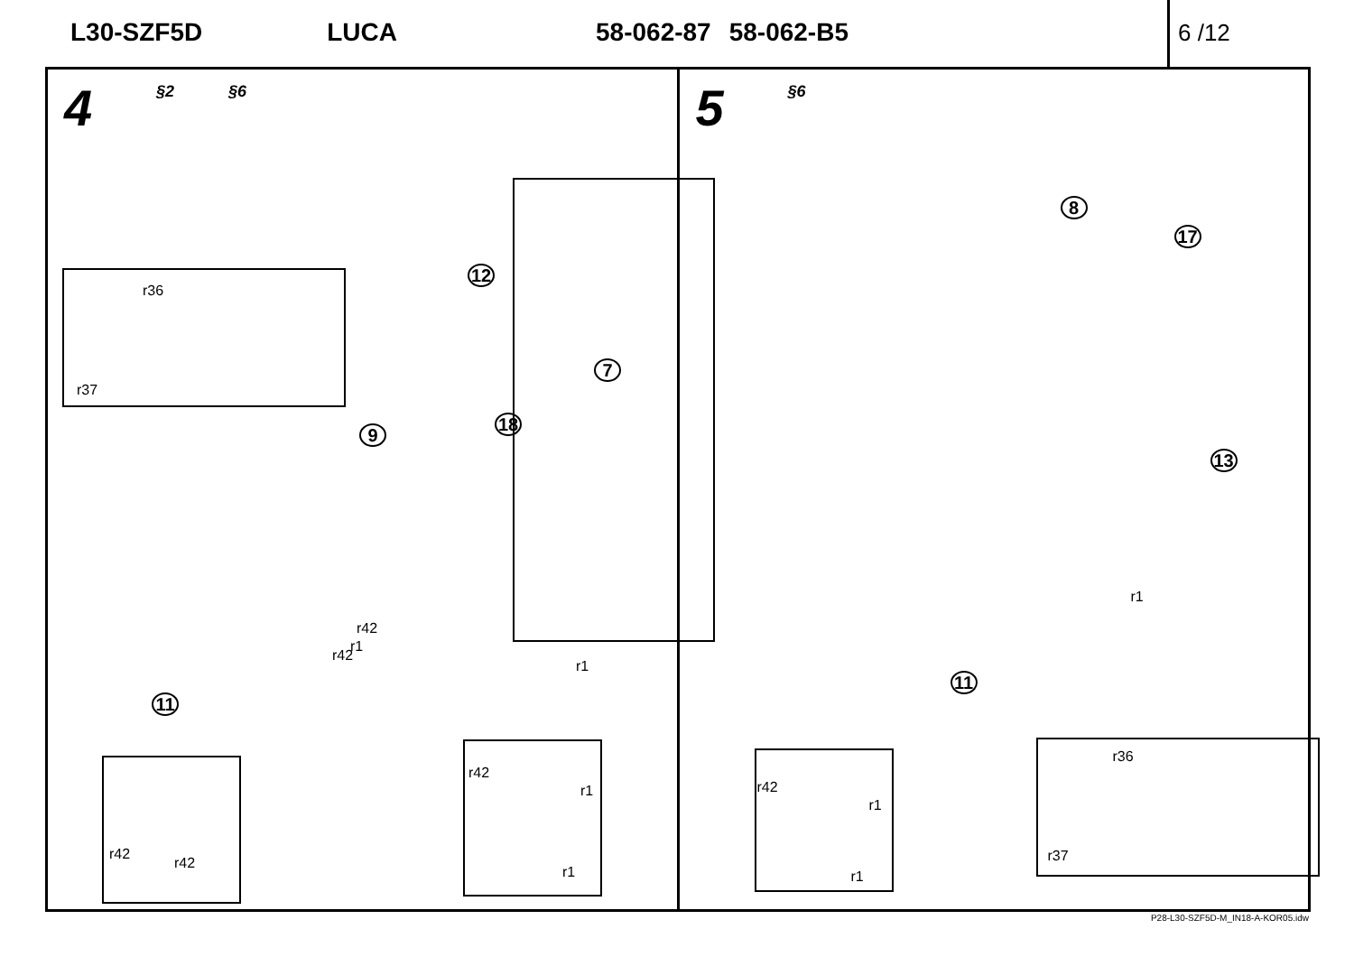L30-SZF5D LUCA 58-062-87 58-062-B5 6 /12
4 §2 §6
12
7
18
9
11
r36
r37
r42
r42
r1
r1
r42
r42
r42
r1
r1
5 §6
8
17
13
r1
11
r42
r1
r1
r36
r37
P28-L30-SZF5D-M_IN18-A-KOR05.idw